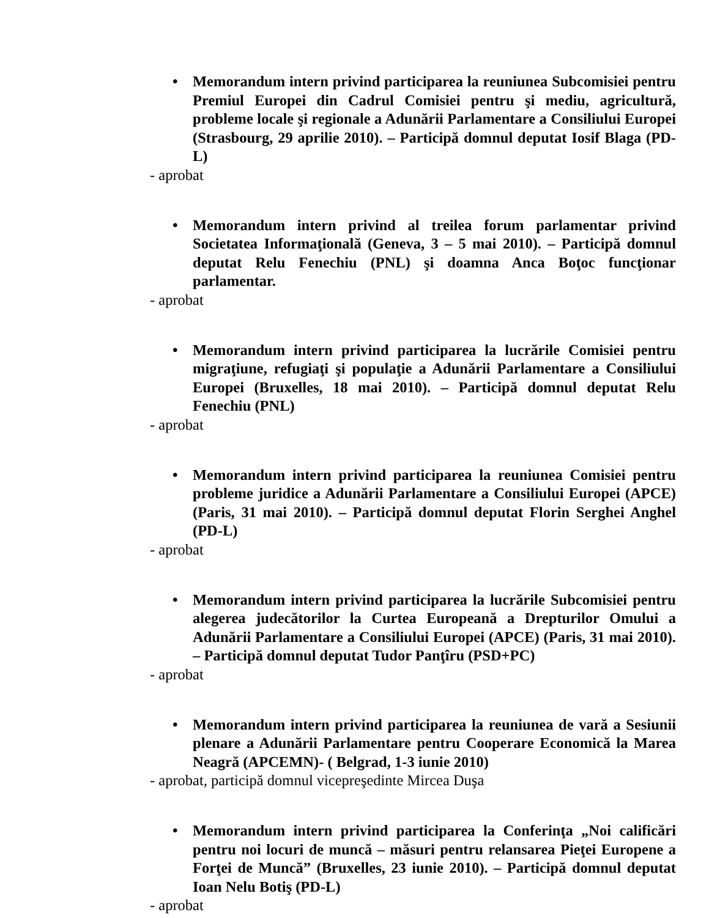• Memorandum intern privind participarea la reuniunea Subcomisiei pentru Premiul Europei din Cadrul Comisiei pentru şi mediu, agricultură, probleme locale şi regionale a Adunării Parlamentare a Consiliului Europei (Strasbourg, 29 aprilie 2010). – Participă domnul deputat Iosif Blaga (PD-L)
- aprobat
• Memorandum intern privind al treilea forum parlamentar privind Societatea Informaţională (Geneva, 3 – 5 mai 2010). – Participă domnul deputat Relu Fenechiu (PNL) şi doamna Anca Boţoc funcţionar parlamentar.
- aprobat
• Memorandum intern privind participarea la lucrările Comisiei pentru migraţiune, refugiaţi şi populaţie a Adunării Parlamentare a Consiliului Europei (Bruxelles, 18 mai 2010). – Participă domnul deputat Relu Fenechiu (PNL)
- aprobat
• Memorandum intern privind participarea la reuniunea Comisiei pentru probleme juridice a Adunării Parlamentare a Consiliului Europei (APCE) (Paris, 31 mai 2010). – Participă domnul deputat Florin Serghei Anghel (PD-L)
- aprobat
• Memorandum intern privind participarea la lucrările Subcomisiei pentru alegerea judecătorilor la Curtea Europeană a Drepturilor Omului a Adunării Parlamentare a Consiliului Europei (APCE) (Paris, 31 mai 2010). – Participă domnul deputat Tudor Panţîru (PSD+PC)
- aprobat
• Memorandum intern privind participarea la reuniunea de vară a Sesiunii plenare a Adunării Parlamentare pentru Cooperare Economică la Marea Neagră (APCEMN)- ( Belgrad, 1-3 iunie 2010)
- aprobat, participă domnul vicepreşedinte Mircea Duşa
• Memorandum intern privind participarea la Conferinţa „Noi calificări pentru noi locuri de muncă – măsuri pentru relansarea Pieţei Europene a Forţei de Muncă” (Bruxelles, 23 iunie 2010). – Participă domnul deputat Ioan Nelu Botiş (PD-L)
- aprobat